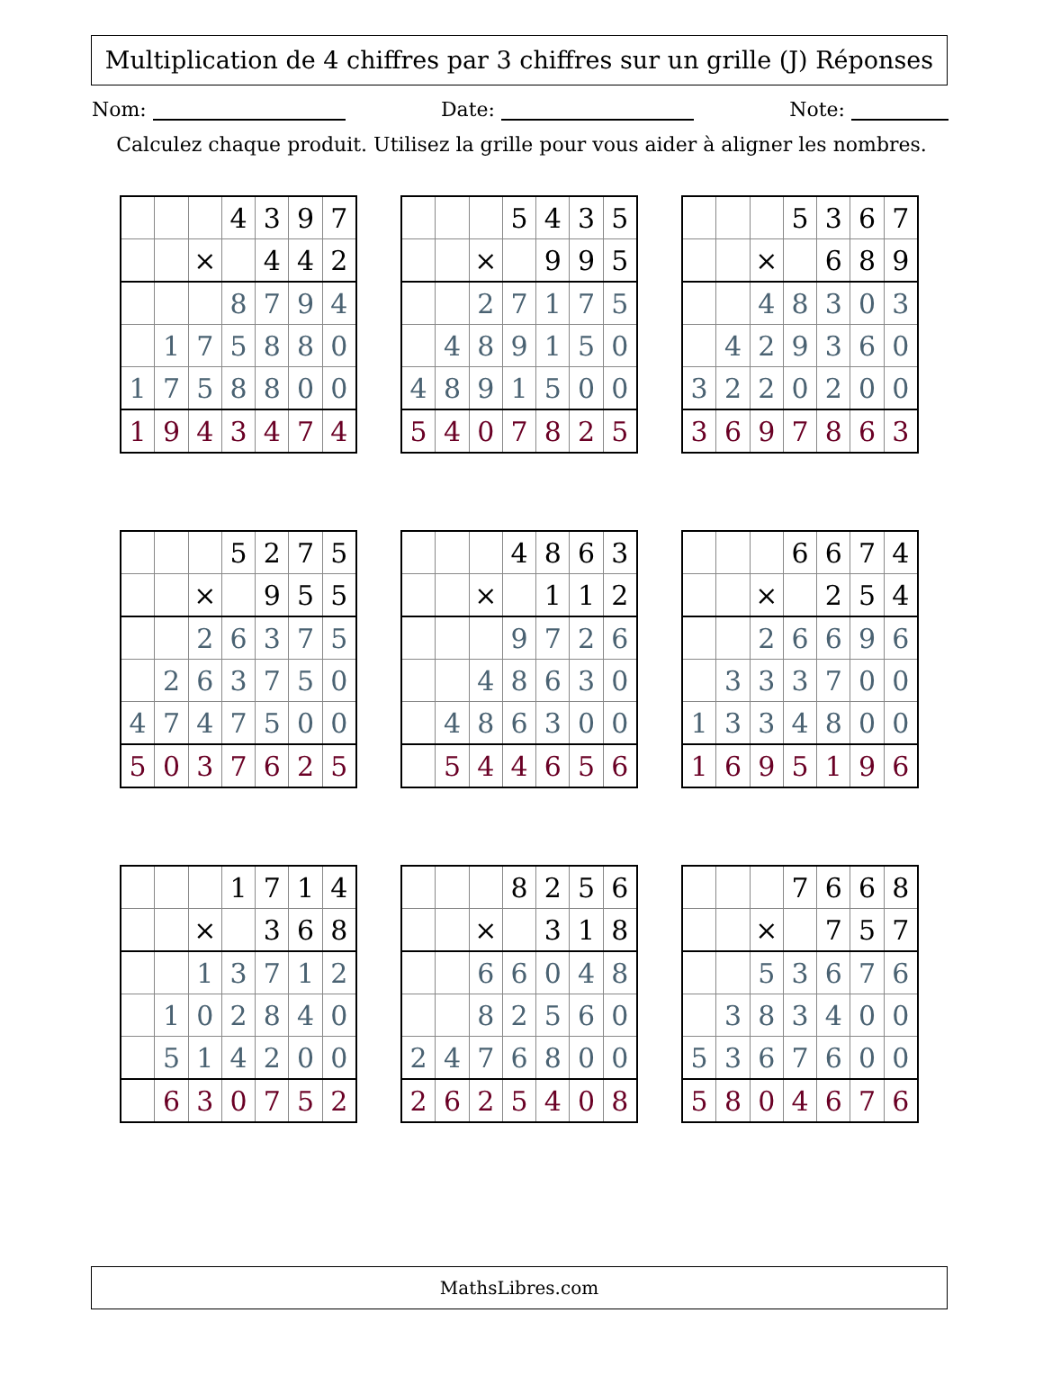Multiplication de 4 chiffres par 3 chiffres sur un grille (J) Réponses
Nom: Date: Note:
Calculez chaque produit. Utilisez la grille pour vous aider à aligner les nombres.
| | | | 4 | 3 | 9 | 7 |
| | | × | | 4 | 4 | 2 |
| | | | 8 | 7 | 9 | 4 |
| | 1 | 7 | 5 | 8 | 8 | 0 |
| 1 | 7 | 5 | 8 | 8 | 0 | 0 |
| 1 | 9 | 4 | 3 | 4 | 7 | 4 |
| | | | 5 | 4 | 3 | 5 |
| | | × | | 9 | 9 | 5 |
| | | 2 | 7 | 1 | 7 | 5 |
| | 4 | 8 | 9 | 1 | 5 | 0 |
| 4 | 8 | 9 | 1 | 5 | 0 | 0 |
| 5 | 4 | 0 | 7 | 8 | 2 | 5 |
| | | | 5 | 3 | 6 | 7 |
| | | × | | 6 | 8 | 9 |
| | | 4 | 8 | 3 | 0 | 3 |
| | 4 | 2 | 9 | 3 | 6 | 0 |
| 3 | 2 | 2 | 0 | 2 | 0 | 0 |
| 3 | 6 | 9 | 7 | 8 | 6 | 3 |
| | | | 5 | 2 | 7 | 5 |
| | | × | | 9 | 5 | 5 |
| | | 2 | 6 | 3 | 7 | 5 |
| | 2 | 6 | 3 | 7 | 5 | 0 |
| 4 | 7 | 4 | 7 | 5 | 0 | 0 |
| 5 | 0 | 3 | 7 | 6 | 2 | 5 |
| | | | 4 | 8 | 6 | 3 |
| | | × | | 1 | 1 | 2 |
| | | | 9 | 7 | 2 | 6 |
| | | 4 | 8 | 6 | 3 | 0 |
| | 4 | 8 | 6 | 3 | 0 | 0 |
| | 5 | 4 | 4 | 6 | 5 | 6 |
| | | | 6 | 6 | 7 | 4 |
| | | × | | 2 | 5 | 4 |
| | | 2 | 6 | 6 | 9 | 6 |
| | 3 | 3 | 3 | 7 | 0 | 0 |
| 1 | 3 | 3 | 4 | 8 | 0 | 0 |
| 1 | 6 | 9 | 5 | 1 | 9 | 6 |
| | | | 1 | 7 | 1 | 4 |
| | | × | | 3 | 6 | 8 |
| | | 1 | 3 | 7 | 1 | 2 |
| | 1 | 0 | 2 | 8 | 4 | 0 |
| | 5 | 1 | 4 | 2 | 0 | 0 |
| | 6 | 3 | 0 | 7 | 5 | 2 |
| | | | 8 | 2 | 5 | 6 |
| | | × | | 3 | 1 | 8 |
| | | 6 | 6 | 0 | 4 | 8 |
| | | 8 | 2 | 5 | 6 | 0 |
| 2 | 4 | 7 | 6 | 8 | 0 | 0 |
| 2 | 6 | 2 | 5 | 4 | 0 | 8 |
| | | | 7 | 6 | 6 | 8 |
| | | × | | 7 | 5 | 7 |
| | | 5 | 3 | 6 | 7 | 6 |
| | 3 | 8 | 3 | 4 | 0 | 0 |
| 5 | 3 | 6 | 7 | 6 | 0 | 0 |
| 5 | 8 | 0 | 4 | 6 | 7 | 6 |
MathsLibres.com